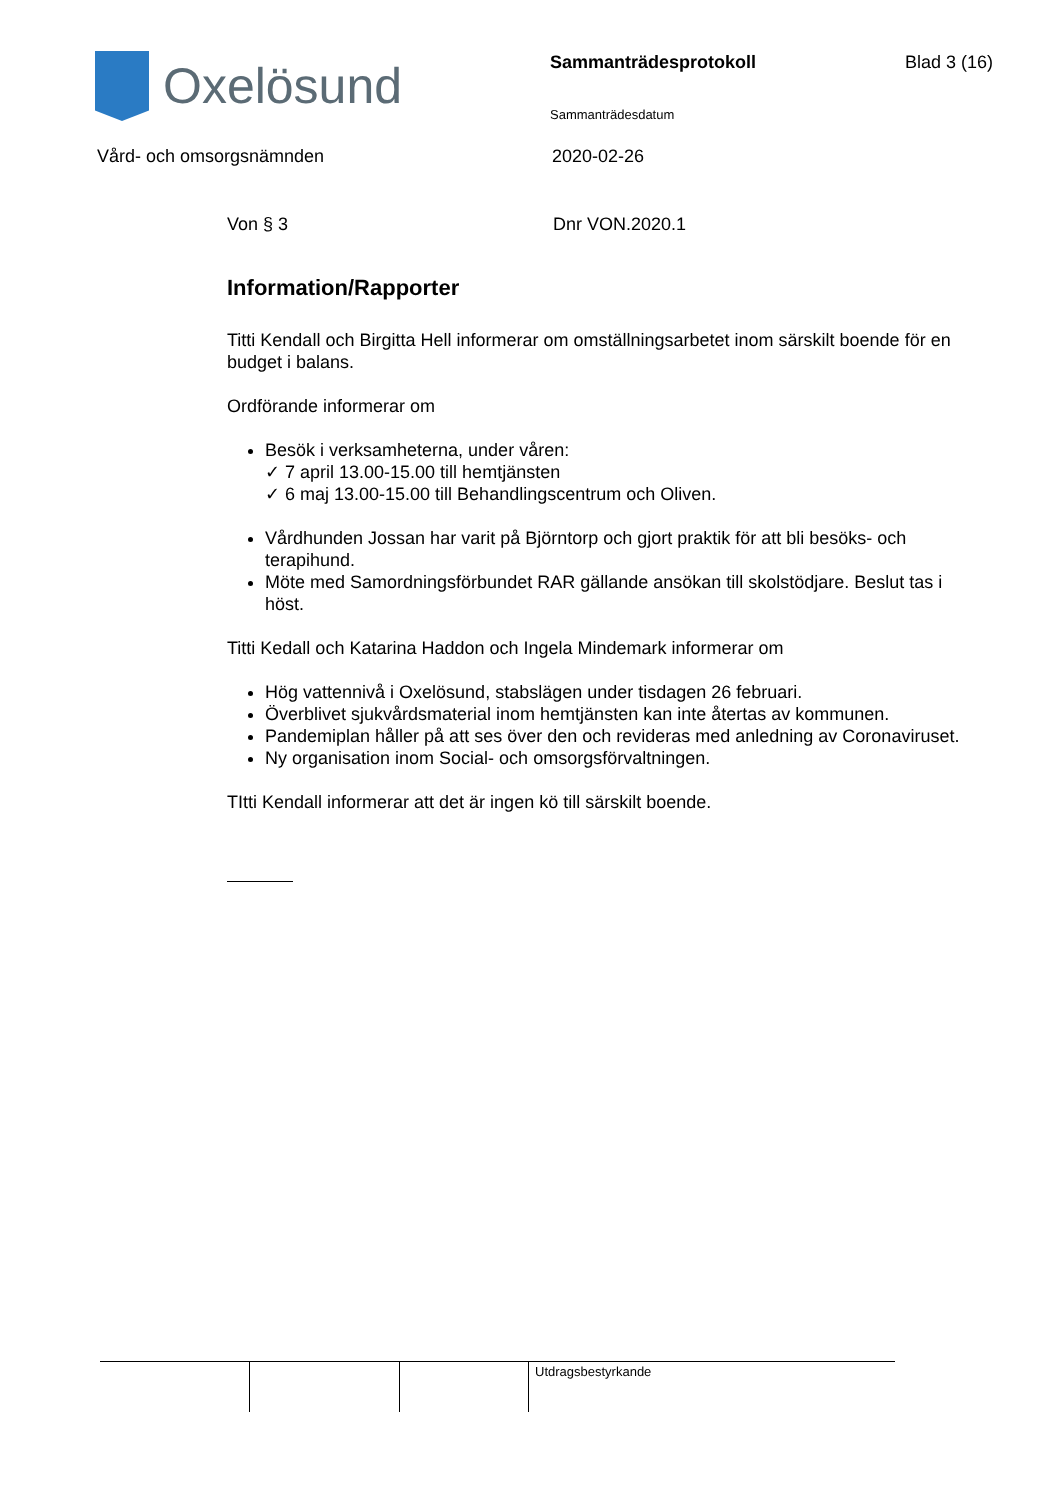Oxelösund
Sammanträdesprotokoll
Sammanträdesdatum
Blad 3 (16)
Vård- och omsorgsnämnden 2020-02-26
Von § 3 Dnr VON.2020.1
Information/Rapporter
Titti Kendall och Birgitta Hell informerar om omställningsarbetet inom särskilt boende för en budget i balans.
Ordförande informerar om
Besök i verksamheterna, under våren:
✓ 7 april 13.00-15.00 till hemtjänsten
✓ 6 maj 13.00-15.00 till Behandlingscentrum och Oliven.
Vårdhunden Jossan har varit på Björntorp och gjort praktik för att bli besöks- och terapihund.
Möte med Samordningsförbundet RAR gällande ansökan till skolstödjare. Beslut tas i höst.
Titti Kedall och Katarina Haddon och Ingela Mindemark informerar om
Hög vattennivå i Oxelösund, stabslägen under tisdagen 26 februari.
Överblivet sjukvårdsmaterial inom hemtjänsten kan inte återtas av kommunen.
Pandemiplan håller på att ses över den och revideras med anledning av Coronaviruset.
Ny organisation inom Social- och omsorgsförvaltningen.
TItti Kendall informerar att det är ingen kö till särskilt boende.
Utdragsbestyrkande